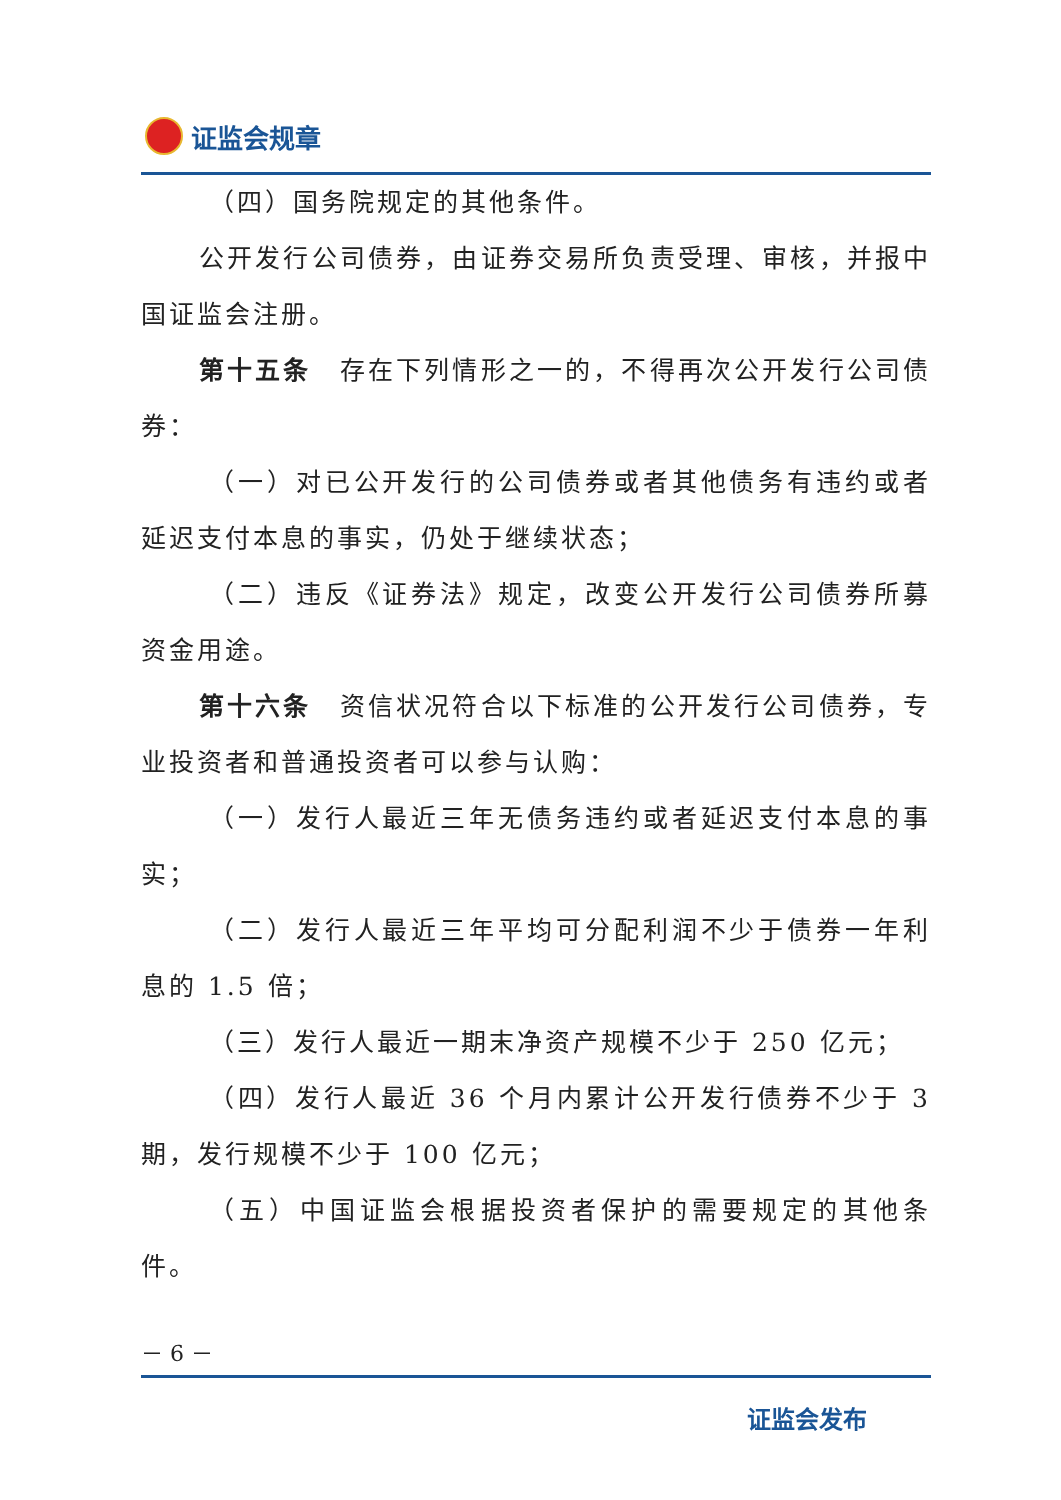证监会规章
（四）国务院规定的其他条件。
公开发行公司债券，由证券交易所负责受理、审核，并报中国证监会注册。
第十五条　存在下列情形之一的，不得再次公开发行公司债券：
（一）对已公开发行的公司债券或者其他债务有违约或者延迟支付本息的事实，仍处于继续状态；
（二）违反《证券法》规定，改变公开发行公司债券所募资金用途。
第十六条　资信状况符合以下标准的公开发行公司债券，专业投资者和普通投资者可以参与认购：
（一）发行人最近三年无债务违约或者延迟支付本息的事实；
（二）发行人最近三年平均可分配利润不少于债券一年利息的 1.5 倍；
（三）发行人最近一期末净资产规模不少于 250 亿元；
（四）发行人最近 36 个月内累计公开发行债券不少于 3 期，发行规模不少于 100 亿元；
（五）中国证监会根据投资者保护的需要规定的其他条件。
－ 6 －
证监会发布